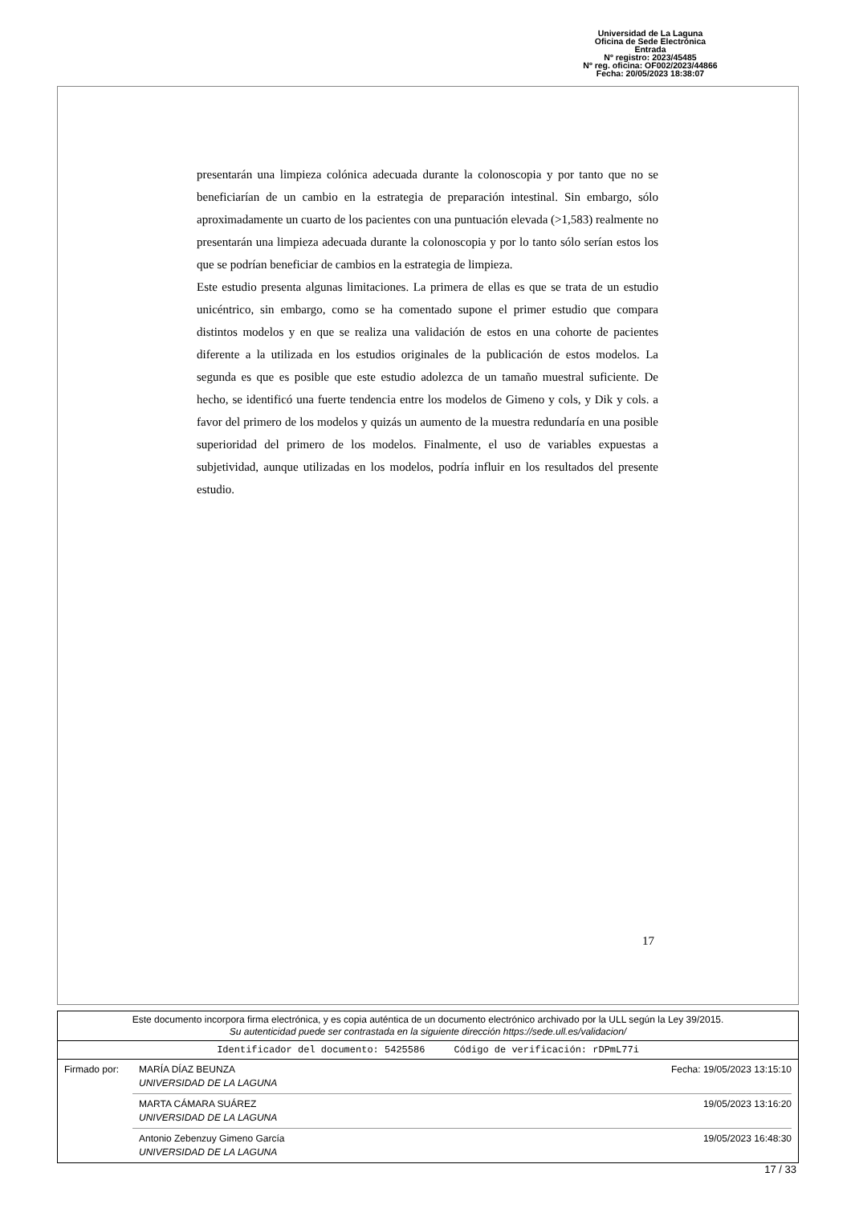Universidad de La Laguna
Oficina de Sede Electrónica
Entrada
Nº registro: 2023/45485
Nº reg. oficina: OF002/2023/44866
Fecha: 20/05/2023 18:38:07
presentarán una limpieza colónica adecuada durante la colonoscopia y por tanto que no se beneficiarían de un cambio en la estrategia de preparación intestinal. Sin embargo, sólo aproximadamente un cuarto de los pacientes con una puntuación elevada (>1,583) realmente no presentarán una limpieza adecuada durante la colonoscopia y por lo tanto sólo serían estos los que se podrían beneficiar de cambios en la estrategia de limpieza.
Este estudio presenta algunas limitaciones. La primera de ellas es que se trata de un estudio unicéntrico, sin embargo, como se ha comentado supone el primer estudio que compara distintos modelos y en que se realiza una validación de estos en una cohorte de pacientes diferente a la utilizada en los estudios originales de la publicación de estos modelos. La segunda es que es posible que este estudio adolezca de un tamaño muestral suficiente. De hecho, se identificó una fuerte tendencia entre los modelos de Gimeno y cols, y Dik y cols. a favor del primero de los modelos y quizás un aumento de la muestra redundaría en una posible superioridad del primero de los modelos. Finalmente, el uso de variables expuestas a subjetividad, aunque utilizadas en los modelos, podría influir en los resultados del presente estudio.
17
Este documento incorpora firma electrónica, y es copia auténtica de un documento electrónico archivado por la ULL según la Ley 39/2015.
Su autenticidad puede ser contrastada en la siguiente dirección https://sede.ull.es/validacion/
Identificador del documento: 5425586 Código de verificación: rDPmL77i
Firmado por: MARÍA DÍAZ BEUNZA
UNIVERSIDAD DE LA LAGUNA
Fecha: 19/05/2023 13:15:10
MARTA CÁMARA SUÁREZ
UNIVERSIDAD DE LA LAGUNA
19/05/2023 13:16:20
Antonio Zebenzuy Gimeno García
UNIVERSIDAD DE LA LAGUNA
19/05/2023 16:48:30
17 / 33